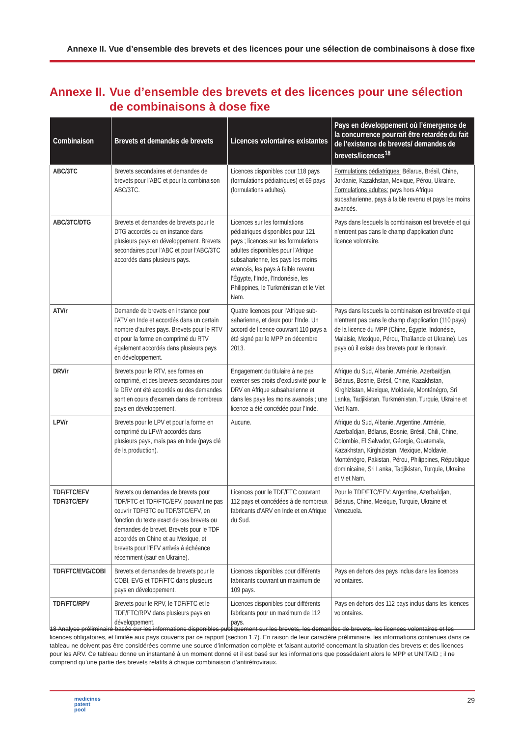Annexe II. Vue d’ensemble des brevets et des licences pour une sélection de combinaisons à dose fixe
Annexe II.
Vue d’ensemble des brevets et des licences pour une sélection de combinaisons à dose fixe
| Combinaison | Brevets et demandes de brevets | Licences volontaires existantes | Pays en développement où l’émergence de la concurrence pourrait être retardée du fait de l’existence de brevets/ demandes de brevets/licences<sup>18</sup> |
| --- | --- | --- | --- |
| ABC/3TC | Brevets secondaires et demandes de brevets pour l’ABC et pour la combinaison ABC/3TC. | Licences disponibles pour 118 pays (formulations pédiatriques) et 69 pays (formulations adultes). | Formulations pédiatriques: Bélarus, Brésil, Chine, Jordanie, Kazakhstan, Mexique, Pérou, Ukraine. Formulations adultes: pays hors Afrique subsaharienne, pays à faible revenu et pays les moins avancés. |
| ABC/3TC/DTG | Brevets et demandes de brevets pour le DTG accordés ou en instance dans plusieurs pays en développement. Brevets secondaires pour l’ABC et pour l’ABC/3TC accordés dans plusieurs pays. | Licences sur les formulations pédiatriques disponibles pour 121 pays ; licences sur les formulations adultes disponibles pour l’Afrique subsaharienne, les pays les moins avancés, les pays à faible revenu, l’Égypte, l’Inde, l’Indonésie, les Philippines, le Turkménistan et le Viet Nam. | Pays dans lesquels la combinaison est brevetée et qui n’entrent pas dans le champ d’application d’une licence volontaire. |
| ATV/r | Demande de brevets en instance pour l’ATV en Inde et accordés dans un certain nombre d’autres pays. Brevets pour le RTV et pour la forme en comprimé du RTV également accordés dans plusieurs pays en développement. | Quatre licences pour l’Afrique sub-saharienne, et deux pour l’Inde. Un accord de licence couvrant 110 pays a été signé par le MPP en décembre 2013. | Pays dans lesquels la combinaison est brevetée et qui n’entrent pas dans le champ d’application (110 pays) de la licence du MPP (Chine, Égypte, Indonésie, Malaisie, Mexique, Pérou, Thaïlande et Ukraine). Les pays où il existe des brevets pour le ritonavir. |
| DRV/r | Brevets pour le RTV, ses formes en comprimé, et des brevets secondaires pour le DRV ont été accordés ou des demandes sont en cours d’examen dans de nombreux pays en développement. | Engagement du titulaire à ne pas exercer ses droits d’exclusivité pour le DRV en Afrique subsaharienne et dans les pays les moins avancés ; une licence a été concédée pour l’Inde. | Afrique du Sud, Albanie, Arménie, Azerbaïdjan, Bélarus, Bosnie, Brésil, Chine, Kazakhstan, Kirghizistan, Mexique, Moldavie, Monténégro, Sri Lanka, Tadjikistan, Turkménistan, Turquie, Ukraine et Viet Nam. |
| LPV/r | Brevets pour le LPV et pour la forme en comprimé du LPV/r accordés dans plusieurs pays, mais pas en Inde (pays clé de la production). | Aucune. | Afrique du Sud, Albanie, Argentine, Arménie, Azerbaïdjan, Bélarus, Bosnie, Brésil, Chili, Chine, Colombie, El Salvador, Géorgie, Guatemala, Kazakhstan, Kirghizistan, Mexique, Moldavie, Monténégro, Pakistan, Pérou, Philippines, République dominicaine, Sri Lanka, Tadjikistan, Turquie, Ukraine et Viet Nam. |
| TDF/FTC/EFV TDF/3TC/EFV | Brevets ou demandes de brevets pour TDF/FTC et TDF/FTC/EFV, pouvant ne pas couvrir TDF/3TC ou TDF/3TC/EFV, en fonction du texte exact de ces brevets ou demandes de brevet. Brevets pour le TDF accordés en Chine et au Mexique, et brevets pour l’EFV arrivés à échéance récemment (sauf en Ukraine). | Licences pour le TDF/FTC couvrant 112 pays et concédées à de nombreux fabricants d’ARV en Inde et en Afrique du Sud. | Pour le TDF/FTC/EFV: Argentine, Azerbaïdjan, Bélarus, Chine, Mexique, Turquie, Ukraine et Venezuela. |
| TDF/FTC/EVG/COBI | Brevets et demandes de brevets pour le COBI, EVG et TDF/FTC dans plusieurs pays en développement. | Licences disponibles pour différents fabricants couvrant un maximum de 109 pays. | Pays en dehors des pays inclus dans les licences volontaires. |
| TDF/FTC/RPV | Brevets pour le RPV, le TDF/FTC et le TDF/FTC/RPV dans plusieurs pays en développement. | Licences disponibles pour différents fabricants pour un maximum de 112 pays. | Pays en dehors des 112 pays inclus dans les licences volontaires. |
18 Analyse préliminaire basée sur les informations disponibles publiquement sur les brevets, les demandes de brevets, les licences volontaires et les licences obligatoires, et limitée aux pays couverts par ce rapport (section 1.7). En raison de leur caractère préliminaire, les informations contenues dans ce tableau ne doivent pas être considérées comme une source d’information complète et faisant autorité concernant la situation des brevets et des licences pour les ARV. Ce tableau donne un instantané à un moment donné et il est basé sur les informations que possédaient alors le MPP et UNITAID ; il ne comprend qu’une partie des brevets relatifs à chaque combinaison d’antirétroviraux.
medicines
patent
pool
29